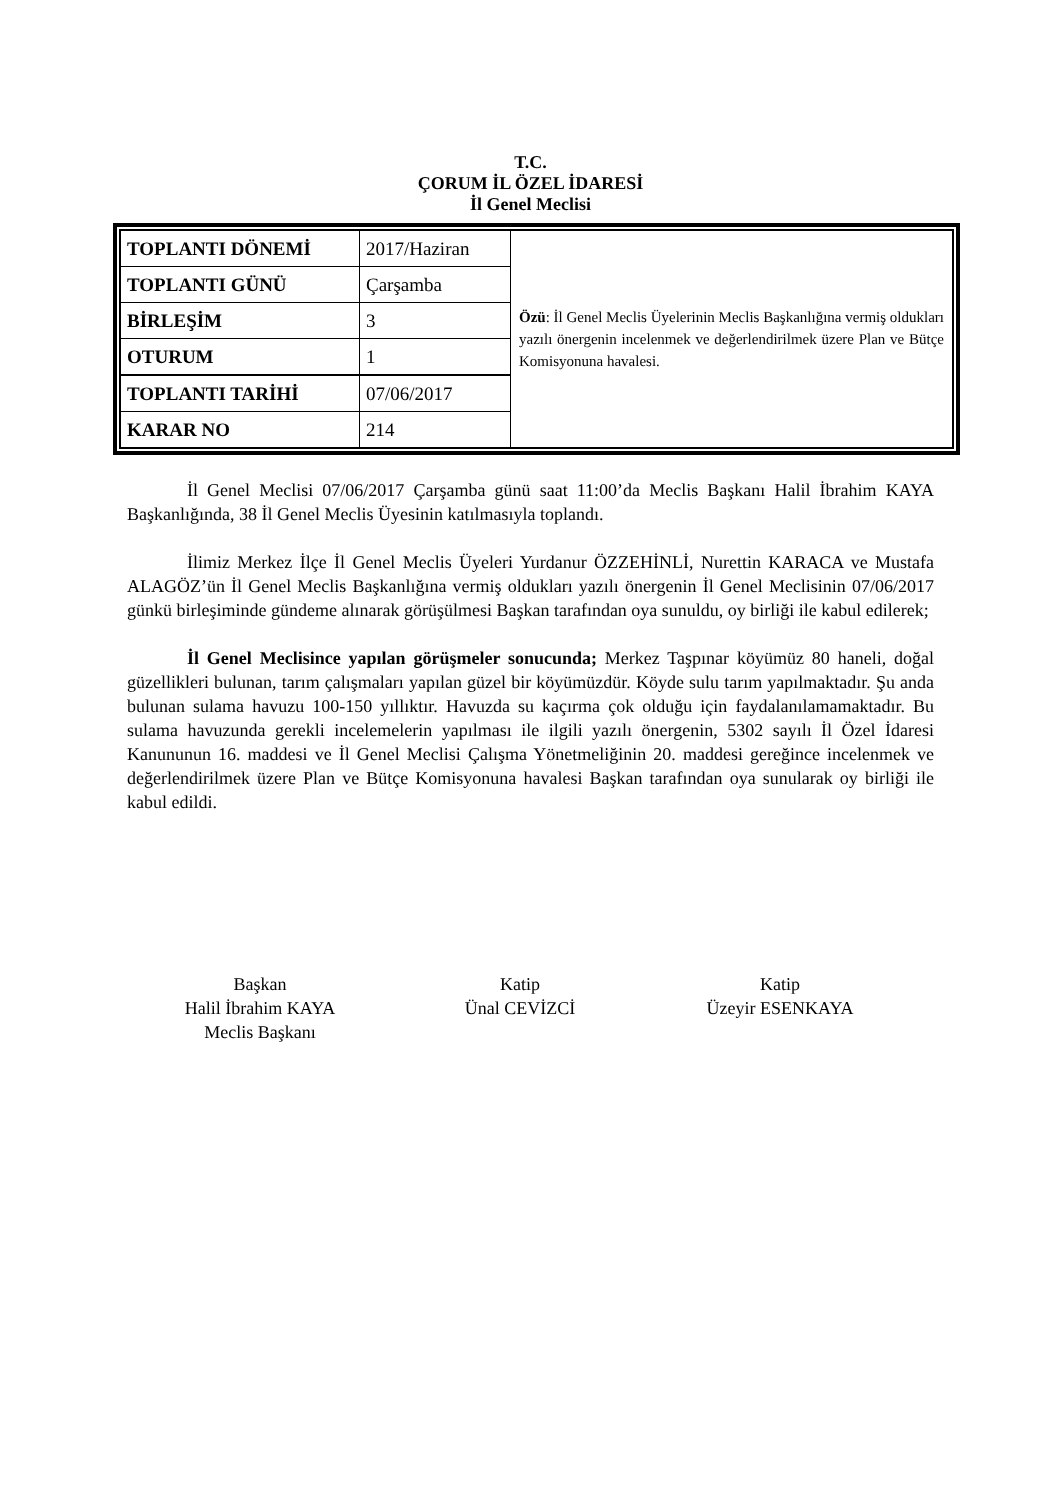T.C.
ÇORUM İL ÖZEL İDARESİ
İl Genel Meclisi
| TOPLANTI DÖNEMİ | 2017/Haziran | Özü : İl Genel Meclis Üyelerinin Meclis Başkanlığına vermiş oldukları yazılı önergenin incelenmek ve değerlendirilmek üzere Plan ve Bütçe Komisyonuna havalesi. |
| TOPLANTI GÜNÜ | Çarşamba | |
| BİRLEŞİM | 3 | |
| OTURUM | 1 | |
| TOPLANTI TARİHİ | 07/06/2017 | |
| KARAR NO | 214 | |
İl Genel Meclisi 07/06/2017 Çarşamba günü saat 11:00’da Meclis Başkanı Halil İbrahim KAYA Başkanlığında, 38 İl Genel Meclis Üyesinin katılmasıyla toplandı.
İlimiz Merkez İlçe İl Genel Meclis Üyeleri Yurdanur ÖZZEHİNLİ, Nurettin KARACA ve Mustafa ALAGÖZ’ün İl Genel Meclis Başkanlığına vermiş oldukları yazılı önergenin İl Genel Meclisinin 07/06/2017 günkü birleşiminde gündeme alınarak görüşülmesi Başkan tarafından oya sunuldu, oy birliği ile kabul edilerek;
İl Genel Meclisince yapılan görüşmeler sonucunda; Merkez Taşpınar köyümüz 80 haneli, doğal güzellikleri bulunan, tarım çalışmaları yapılan güzel bir köyümüzdür. Köyde sulu tarım yapılmaktadır. Şu anda bulunan sulama havuzu 100-150 yıllıktır. Havuzda su kaçırma çok olduğu için faydalanılamamaktadır. Bu sulama havuzunda gerekli incelemelerin yapılması ile ilgili yazılı önergenin, 5302 sayılı İl Özel İdaresi Kanununun 16. maddesi ve İl Genel Meclisi Çalışma Yönetmeliğinin 20. maddesi gereğince incelenmek ve değerlendirilmek üzere Plan ve Bütçe Komisyonuna havalesi Başkan tarafından oya sunularak oy birliği ile kabul edildi.
Başkan
Halil İbrahim KAYA
Meclis Başkanı
Katip
Ünal CEVİZCİ
Katip
Üzeyir ESENKAYA